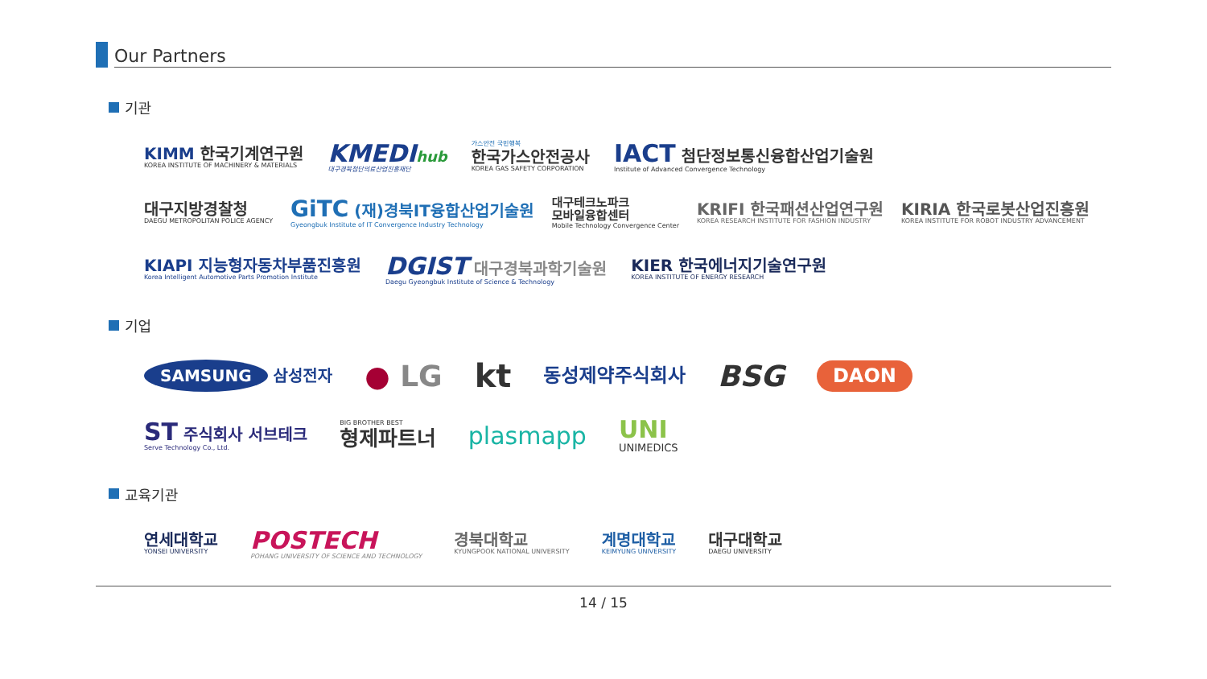Our Partners
기관
KIMM 한국기계연구원
KOREA INSTITUTE OF MACHINERY & MATERIALS
KMEDIhub
대구경북첨단의료산업진흥재단
가스안전 국민행복
한국가스안전공사
KOREA GAS SAFETY CORPORATION
IACT 첨단정보통신융합산업기술원
Institute of Advanced Convergence Technology
대구지방경찰청
DAEGU METROPOLITAN POLICE AGENCY
GiTC (재)경북IT융합산업기술원
Gyeongbuk Institute of IT Convergence Industry Technology
대구테크노파크
모바일융합센터
Mobile Technology Convergence Center
KRIFI 한국패션산업연구원
KOREA RESEARCH INSTITUTE FOR FASHION INDUSTRY
KIRIA 한국로봇산업진흥원
KOREA INSTITUTE FOR ROBOT INDUSTRY ADVANCEMENT
KIAPI 지능형자동차부품진흥원
Korea Intelligent Automotive Parts Promotion Institute
DGIST 대구경북과학기술원
Daegu Gyeongbuk Institute of Science & Technology
KIER 한국에너지기술연구원
KOREA INSTITUTE OF ENERGY RESEARCH
기업
SAMSUNG 삼성전자
● LG kt
동성제약주식회사
BSG
DAON
ST 주식회사 서브테크
Serve Technology Co., Ltd.
BIG BROTHER BEST
형제파트너
plasmapp UNI
UNIMEDICS
교육기관
연세대학교
YONSEI UNIVERSITY
POSTECH
POHANG UNIVERSITY OF SCIENCE AND TECHNOLOGY
경북대학교
KYUNGPOOK NATIONAL UNIVERSITY
계명대학교
KEIMYUNG UNIVERSITY
대구대학교
DAEGU UNIVERSITY
14 / 15